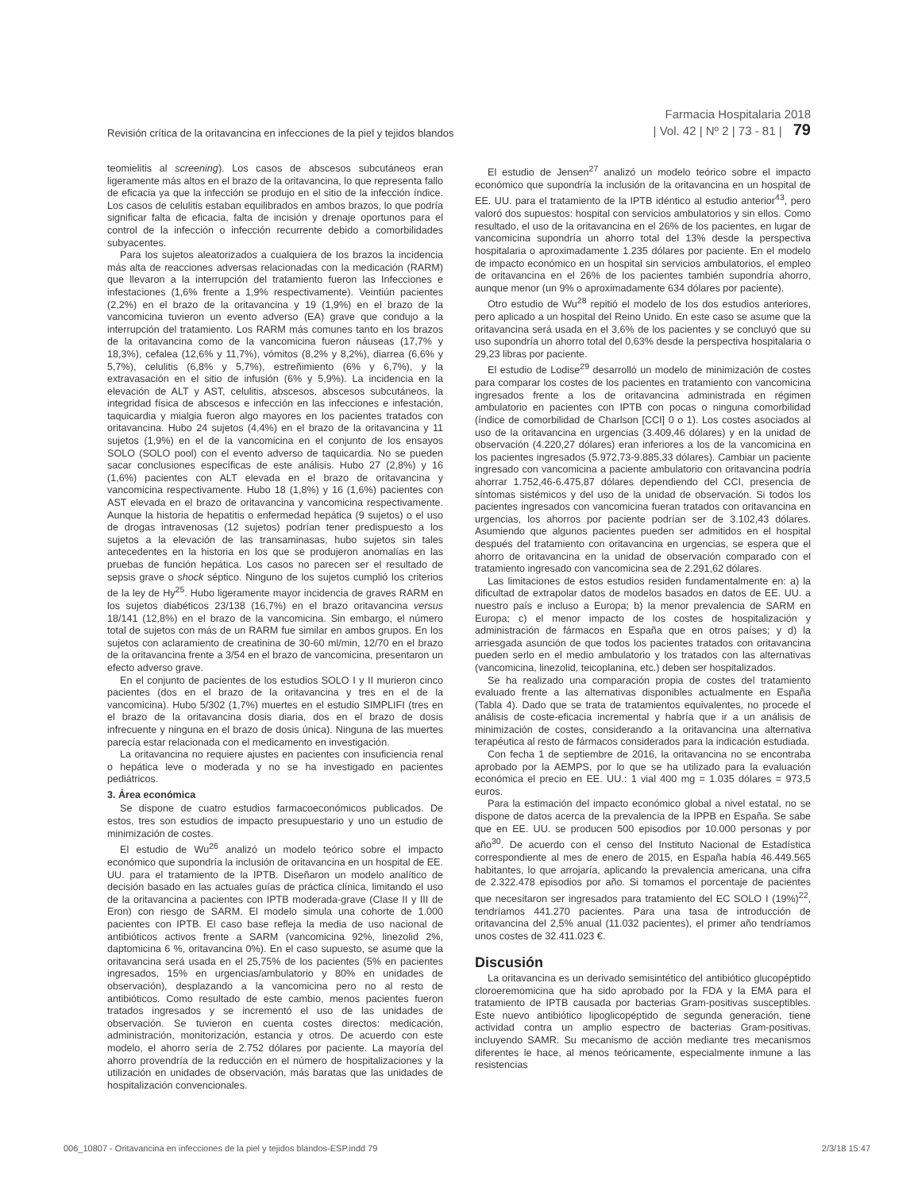Revisión crítica de la oritavancina en infecciones de la piel y tejidos blandos
Farmacia Hospitalaria 2018
| Vol. 42 | Nº 2 | 73 - 81 | 79
teomielitis al screening). Los casos de abscesos subcutáneos eran ligeramente más altos en el brazo de la oritavancina, lo que representa fallo de eficacia ya que la infección se produjo en el sitio de la infección índice. Los casos de celulitis estaban equilibrados en ambos brazos, lo que podría significar falta de eficacia, falta de incisión y drenaje oportunos para el control de la infección o infección recurrente debido a comorbilidades subyacentes.
Para los sujetos aleatorizados a cualquiera de los brazos la incidencia más alta de reacciones adversas relacionadas con la medicación (RARM) que llevaron a la interrupción del tratamiento fueron las Infecciones e infestaciones (1,6% frente a 1,9% respectivamente). Veintiún pacientes (2,2%) en el brazo de la oritavancina y 19 (1,9%) en el brazo de la vancomicina tuvieron un evento adverso (EA) grave que condujo a la interrupción del tratamiento. Los RARM más comunes tanto en los brazos de la oritavancina como de la vancomicina fueron náuseas (17,7% y 18,3%), cefalea (12,6% y 11,7%), vómitos (8,2% y 8,2%), diarrea (6,6% y 5,7%), celulitis (6,8% y 5,7%), estreñimiento (6% y 6,7%), y la extravasación en el sitio de infusión (6% y 5,9%). La incidencia en la elevación de ALT y AST, celulitis, abscesos, abscesos subcutáneos, la integridad física de abscesos e infección en las infecciones e infestación, taquicardia y mialgia fueron algo mayores en los pacientes tratados con oritavancina. Hubo 24 sujetos (4,4%) en el brazo de la oritavancina y 11 sujetos (1,9%) en el de la vancomicina en el conjunto de los ensayos SOLO (SOLO pool) con el evento adverso de taquicardia. No se pueden sacar conclusiones específicas de este análisis. Hubo 27 (2,8%) y 16 (1,6%) pacientes con ALT elevada en el brazo de oritavancina y vancomicina respectivamente. Hubo 18 (1,8%) y 16 (1,6%) pacientes con AST elevada en el brazo de oritavancina y vancomicina respectivamente. Aunque la historia de hepatitis o enfermedad hepática (9 sujetos) o el uso de drogas intravenosas (12 sujetos) podrían tener predispuesto a los sujetos a la elevación de las transaminasas, hubo sujetos sin tales antecedentes en la historia en los que se produjeron anomalías en las pruebas de función hepática. Los casos no parecen ser el resultado de sepsis grave o shock séptico. Ninguno de los sujetos cumplió los criterios de la ley de Hy<sup>25</sup>. Hubo ligeramente mayor incidencia de graves RARM en los sujetos diabéticos 23/138 (16,7%) en el brazo oritavancina versus 18/141 (12,8%) en el brazo de la vancomicina. Sin embargo, el número total de sujetos con más de un RARM fue similar en ambos grupos. En los sujetos con aclaramiento de creatinina de 30-60 ml/min, 12/70 en el brazo de la oritavancina frente a 3/54 en el brazo de vancomicina, presentaron un efecto adverso grave.
En el conjunto de pacientes de los estudios SOLO I y II murieron cinco pacientes (dos en el brazo de la oritavancina y tres en el de la vancomicina). Hubo 5/302 (1,7%) muertes en el estudio SIMPLIFI (tres en el brazo de la oritavancina dosis diaria, dos en el brazo de dosis infrecuente y ninguna en el brazo de dosis única). Ninguna de las muertes parecía estar relacionada con el medicamento en investigación.
La oritavancina no requiere ajustes en pacientes con insuficiencia renal o hepática leve o moderada y no se ha investigado en pacientes pediátricos.
3. Área económica
Se dispone de cuatro estudios farmacoeconómicos publicados. De estos, tres son estudios de impacto presupuestario y uno un estudio de minimización de costes.
El estudio de Wu<sup>26</sup> analizó un modelo teórico sobre el impacto económico que supondría la inclusión de oritavancina en un hospital de EE. UU. para el tratamiento de la IPTB. Diseñaron un modelo analítico de decisión basado en las actuales guías de práctica clínica, limitando el uso de la oritavancina a pacientes con IPTB moderada-grave (Clase II y III de Eron) con riesgo de SARM. El modelo simula una cohorte de 1.000 pacientes con IPTB. El caso base refleja la media de uso nacional de antibióticos activos frente a SARM (vancomicina 92%, linezolid 2%, daptomicina 6 %, oritavancina 0%). En el caso supuesto, se asume que la oritavancina será usada en el 25,75% de los pacientes (5% en pacientes ingresados, 15% en urgencias/ambulatorio y 80% en unidades de observación), desplazando a la vancomicina pero no al resto de antibióticos. Como resultado de este cambio, menos pacientes fueron tratados ingresados y se incrementó el uso de las unidades de observación. Se tuvieron en cuenta costes directos: medicación, administración, monitorización, estancia y otros. De acuerdo con este modelo, el ahorro sería de 2.752 dólares por paciente. La mayoría del ahorro provendría de la reducción en el número de hospitalizaciones y la utilización en unidades de observación, más baratas que las unidades de hospitalización convencionales.
El estudio de Jensen<sup>27</sup> analizó un modelo teórico sobre el impacto económico que supondría la inclusión de la oritavancina en un hospital de EE. UU. para el tratamiento de la IPTB idéntico al estudio anterior<sup>43</sup>, pero valoró dos supuestos: hospital con servicios ambulatorios y sin ellos. Como resultado, el uso de la oritavancina en el 26% de los pacientes, en lugar de vancomicina supondría un ahorro total del 13% desde la perspectiva hospitalaria o aproximadamente 1.235 dólares por paciente. En el modelo de impacto económico en un hospital sin servicios ambulatorios, el empleo de oritavancina en el 26% de los pacientes también supondría ahorro, aunque menor (un 9% o aproximadamente 634 dólares por paciente).
Otro estudio de Wu<sup>28</sup> repitió el modelo de los dos estudios anteriores, pero aplicado a un hospital del Reino Unido. En este caso se asume que la oritavancina será usada en el 3,6% de los pacientes y se concluyó que su uso supondría un ahorro total del 0,63% desde la perspectiva hospitalaria o 29,23 libras por paciente.
El estudio de Lodise<sup>29</sup> desarrolló un modelo de minimización de costes para comparar los costes de los pacientes en tratamiento con vancomicina ingresados frente a los de oritavancina administrada en régimen ambulatorio en pacientes con IPTB con pocas o ninguna comorbilidad (índice de comorbilidad de Charlson [CCI] 0 o 1). Los costes asociados al uso de la oritavancina en urgencias (3.409,46 dólares) y en la unidad de observación (4.220,27 dólares) eran inferiores a los de la vancomicina en los pacientes ingresados (5.972,73-9.885,33 dólares). Cambiar un paciente ingresado con vancomicina a paciente ambulatorio con oritavancina podría ahorrar 1.752,46-6.475,87 dólares dependiendo del CCI, presencia de síntomas sistémicos y del uso de la unidad de observación. Si todos los pacientes ingresados con vancomicina fueran tratados con oritavancina en urgencias, los ahorros por paciente podrían ser de 3.102,43 dólares. Asumiendo que algunos pacientes pueden ser admitidos en el hospital después del tratamiento con oritavancina en urgencias, se espera que el ahorro de oritavancina en la unidad de observación comparado con el tratamiento ingresado con vancomicina sea de 2.291,62 dólares.
Las limitaciones de estos estudios residen fundamentalmente en: a) la dificultad de extrapolar datos de modelos basados en datos de EE. UU. a nuestro país e incluso a Europa; b) la menor prevalencia de SARM en Europa; c) el menor impacto de los costes de hospitalización y administración de fármacos en España que en otros países; y d) la arriesgada asunción de que todos los pacientes tratados con oritavancina pueden serlo en el medio ambulatorio y los tratados con las alternativas (vancomicina, linezolid, teicoplanina, etc.) deben ser hospitalizados.
Se ha realizado una comparación propia de costes del tratamiento evaluado frente a las alternativas disponibles actualmente en España (Tabla 4). Dado que se trata de tratamientos equivalentes, no procede el análisis de coste-eficacia incremental y habría que ir a un análisis de minimización de costes, considerando a la oritavancina una alternativa terapéutica al resto de fármacos considerados para la indicación estudiada.
Con fecha 1 de septiembre de 2016, la oritavancina no se encontraba aprobado por la AEMPS, por lo que se ha utilizado para la evaluación económica el precio en EE. UU.: 1 vial 400 mg = 1.035 dólares = 973,5 euros.
Para la estimación del impacto económico global a nivel estatal, no se dispone de datos acerca de la prevalencia de la IPPB en España. Se sabe que en EE. UU. se producen 500 episodios por 10.000 personas y por año<sup>30</sup>. De acuerdo con el censo del Instituto Nacional de Estadística correspondiente al mes de enero de 2015, en España había 46.449.565 habitantes, lo que arrojaría, aplicando la prevalencia americana, una cifra de 2.322.478 episodios por año. Si tomamos el porcentaje de pacientes que necesitaron ser ingresados para tratamiento del EC SOLO I (19%)<sup>22</sup>, tendríamos 441.270 pacientes. Para una tasa de introducción de oritavancina del 2,5% anual (11.032 pacientes), el primer año tendríamos unos costes de 32.411.023 €.
Discusión
La oritavancina es un derivado semisintético del antibiótico glucopéptido cloroeremomicina que ha sido aprobado por la FDA y la EMA para el tratamiento de IPTB causada por bacterias Gram-positivas susceptibles. Este nuevo antibiótico lipoglicopéptido de segunda generación, tiene actividad contra un amplio espectro de bacterias Gram-positivas, incluyendo SAMR. Su mecanismo de acción mediante tres mecanismos diferentes le hace, al menos teóricamente, especialmente inmune a las resistencias
006_10807 - Oritavancina en infecciones de la piel y tejidos blandos-ESP.indd 79 2/3/18 15:47